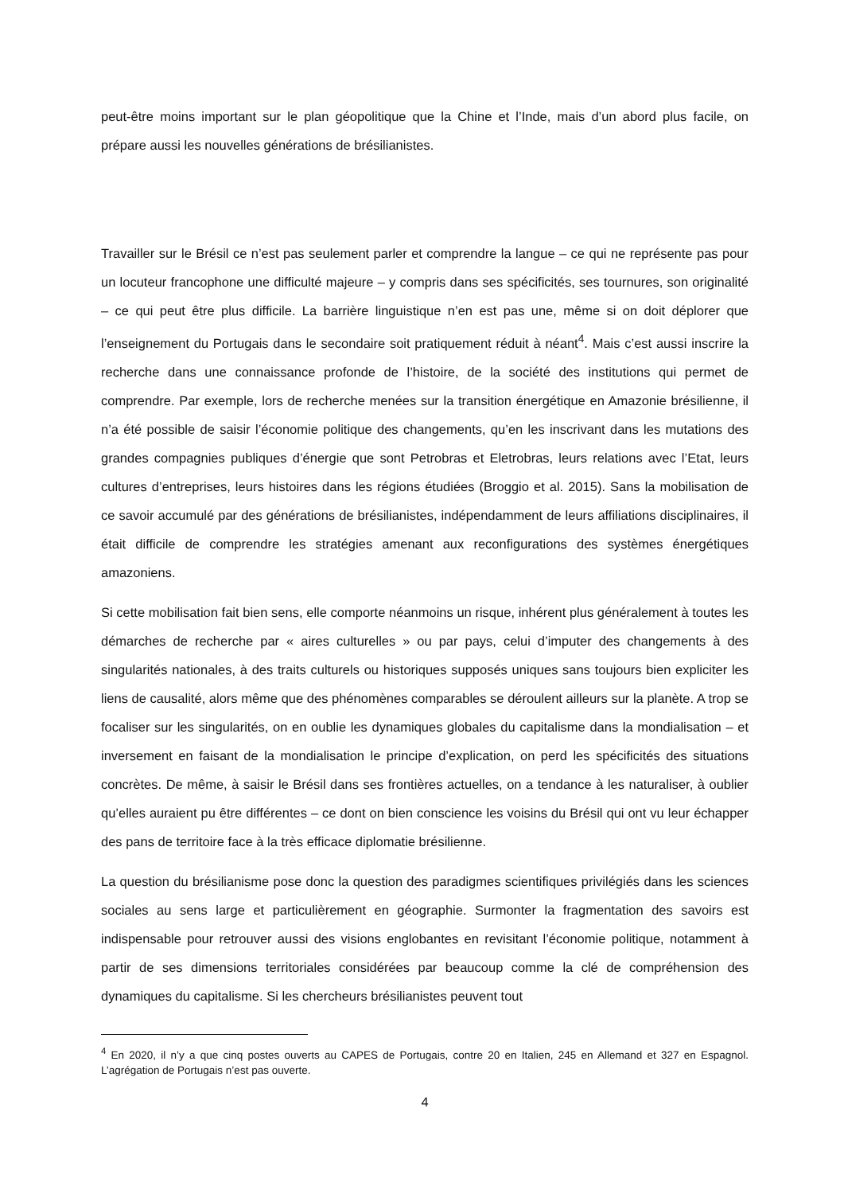peut-être moins important sur le plan géopolitique que la Chine et l’Inde, mais d’un abord plus facile, on prépare aussi les nouvelles générations de brésilianistes.
Travailler sur le Brésil ce n’est pas seulement parler et comprendre la langue – ce qui ne représente pas pour un locuteur francophone une difficulté majeure – y compris dans ses spécificités, ses tournures, son originalité – ce qui peut être plus difficile. La barrière linguistique n’en est pas une, même si on doit déplorer que l’enseignement du Portugais dans le secondaire soit pratiquement réduit à néant<sup>4</sup>. Mais c’est aussi inscrire la recherche dans une connaissance profonde de l’histoire, de la société des institutions qui permet de comprendre. Par exemple, lors de recherche menées sur la transition énergétique en Amazonie brésilienne, il n’a été possible de saisir l’économie politique des changements, qu’en les inscrivant dans les mutations des grandes compagnies publiques d’énergie que sont Petrobras et Eletrobras, leurs relations avec l’Etat, leurs cultures d’entreprises, leurs histoires dans les régions étudiées (Broggio et al. 2015). Sans la mobilisation de ce savoir accumulé par des générations de brésilianistes, indépendamment de leurs affiliations disciplinaires, il était difficile de comprendre les stratégies amenant aux reconfigurations des systèmes énergétiques amazoniens.
Si cette mobilisation fait bien sens, elle comporte néanmoins un risque, inhérent plus généralement à toutes les démarches de recherche par « aires culturelles » ou par pays, celui d’imputer des changements à des singularités nationales, à des traits culturels ou historiques supposés uniques sans toujours bien expliciter les liens de causalité, alors même que des phénomènes comparables se déroulent ailleurs sur la planète. A trop se focaliser sur les singularités, on en oublie les dynamiques globales du capitalisme dans la mondialisation – et inversement en faisant de la mondialisation le principe d’explication, on perd les spécificités des situations concrètes. De même, à saisir le Brésil dans ses frontières actuelles, on a tendance à les naturaliser, à oublier qu’elles auraient pu être différentes – ce dont on bien conscience les voisins du Brésil qui ont vu leur échapper des pans de territoire face à la très efficace diplomatie brésilienne.
La question du brésilianisme pose donc la question des paradigmes scientifiques privilégiés dans les sciences sociales au sens large et particulièrement en géographie. Surmonter la fragmentation des savoirs est indispensable pour retrouver aussi des visions englobantes en revisitant l’économie politique, notamment à partir de ses dimensions territoriales considérées par beaucoup comme la clé de compréhension des dynamiques du capitalisme. Si les chercheurs brésilianistes peuvent tout
<sup>4</sup> En 2020, il n’y a que cinq postes ouverts au CAPES de Portugais, contre 20 en Italien, 245 en Allemand et 327 en Espagnol. L’agrégation de Portugais n’est pas ouverte.
4